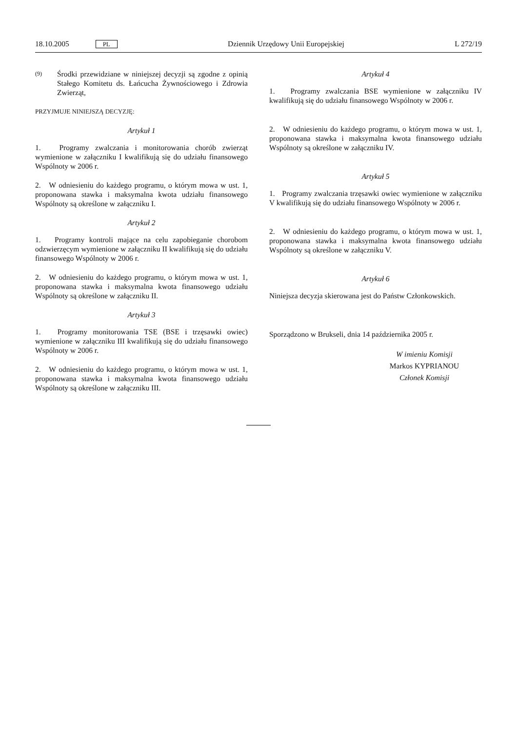18.10.2005 PL Dziennik Urzędowy Unii Europejskiej L 272/19
(9)
Środki przewidziane w niniejszej decyzji są zgodne z opinią Stałego Komitetu ds. Łańcucha Żywnościowego i Zdrowia Zwierząt,
PRZYJMUJE NINIEJSZĄ DECYZJĘ:
Artykuł 1
1. Programy zwalczania i monitorowania chorób zwierząt wymienione w załączniku I kwalifikują się do udziału finansowego Wspólnoty w 2006 r.
2. W odniesieniu do każdego programu, o którym mowa w ust. 1, proponowana stawka i maksymalna kwota udziału finansowego Wspólnoty są określone w załączniku I.
Artykuł 2
1. Programy kontroli mające na celu zapobieganie chorobom odzwierzęcym wymienione w załączniku II kwalifikują się do udziału finansowego Wspólnoty w 2006 r.
2. W odniesieniu do każdego programu, o którym mowa w ust. 1, proponowana stawka i maksymalna kwota finansowego udziału Wspólnoty są określone w załączniku II.
Artykuł 3
1. Programy monitorowania TSE (BSE i trzęsawki owiec) wymienione w załączniku III kwalifikują się do udziału finansowego Wspólnoty w 2006 r.
2. W odniesieniu do każdego programu, o którym mowa w ust. 1, proponowana stawka i maksymalna kwota finansowego udziału Wspólnoty są określone w załączniku III.
Artykuł 4
1. Programy zwalczania BSE wymienione w załączniku IV kwalifikują się do udziału finansowego Wspólnoty w 2006 r.
2. W odniesieniu do każdego programu, o którym mowa w ust. 1, proponowana stawka i maksymalna kwota finansowego udziału Wspólnoty są określone w załączniku IV.
Artykuł 5
1. Programy zwalczania trzęsawki owiec wymienione w załączniku V kwalifikują się do udziału finansowego Wspólnoty w 2006 r.
2. W odniesieniu do każdego programu, o którym mowa w ust. 1, proponowana stawka i maksymalna kwota finansowego udziału Wspólnoty są określone w załączniku V.
Artykuł 6
Niniejsza decyzja skierowana jest do Państw Członkowskich.
Sporządzono w Brukseli, dnia 14 października 2005 r.
W imieniu Komisji
Markos KYPRIANOU
Członek Komisji